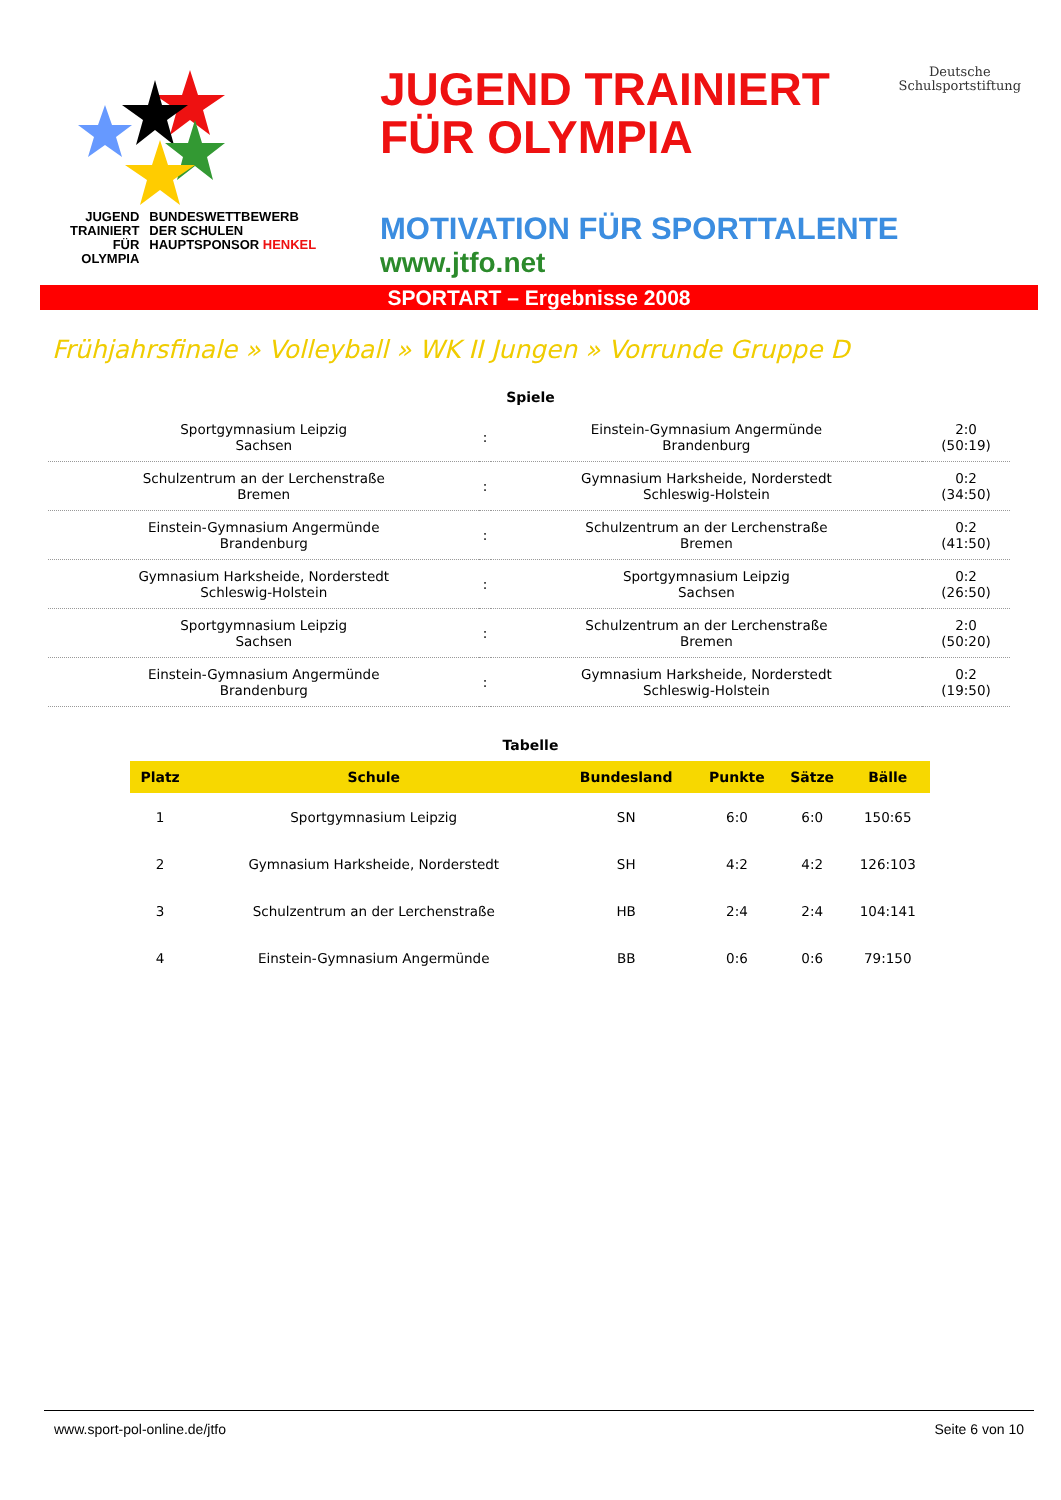JUGEND
TRAINIERT
FÜR
OLYMPIA
BUNDESWETTBEWERB
DER SCHULEN
HAUPTSPONSOR HENKEL
JUGEND TRAINIERT
FÜR OLYMPIA
Deutsche
Schulsportstiftung
MOTIVATION FÜR SPORTTALENTE
www.jtfo.net
SPORTART – Ergebnisse 2008
Frühjahrsfinale » Volleyball » WK II Jungen » Vorrunde Gruppe D
Spiele
| Sportgymnasium Leipzig Sachsen | : | Einstein-Gymnasium Angermünde Brandenburg | 2:0 (50:19) |
| Schulzentrum an der Lerchenstraße Bremen | : | Gymnasium Harksheide, Norderstedt Schleswig-Holstein | 0:2 (34:50) |
| Einstein-Gymnasium Angermünde Brandenburg | : | Schulzentrum an der Lerchenstraße Bremen | 0:2 (41:50) |
| Gymnasium Harksheide, Norderstedt Schleswig-Holstein | : | Sportgymnasium Leipzig Sachsen | 0:2 (26:50) |
| Sportgymnasium Leipzig Sachsen | : | Schulzentrum an der Lerchenstraße Bremen | 2:0 (50:20) |
| Einstein-Gymnasium Angermünde Brandenburg | : | Gymnasium Harksheide, Norderstedt Schleswig-Holstein | 0:2 (19:50) |
Tabelle
| Platz | Schule | Bundesland | Punkte | Sätze | Bälle |
| --- | --- | --- | --- | --- | --- |
| 1 | Sportgymnasium Leipzig | SN | 6:0 | 6:0 | 150:65 |
| 2 | Gymnasium Harksheide, Norderstedt | SH | 4:2 | 4:2 | 126:103 |
| 3 | Schulzentrum an der Lerchenstraße | HB | 2:4 | 2:4 | 104:141 |
| 4 | Einstein-Gymnasium Angermünde | BB | 0:6 | 0:6 | 79:150 |
www.sport-pol-online.de/jtfo Seite 6 von 10